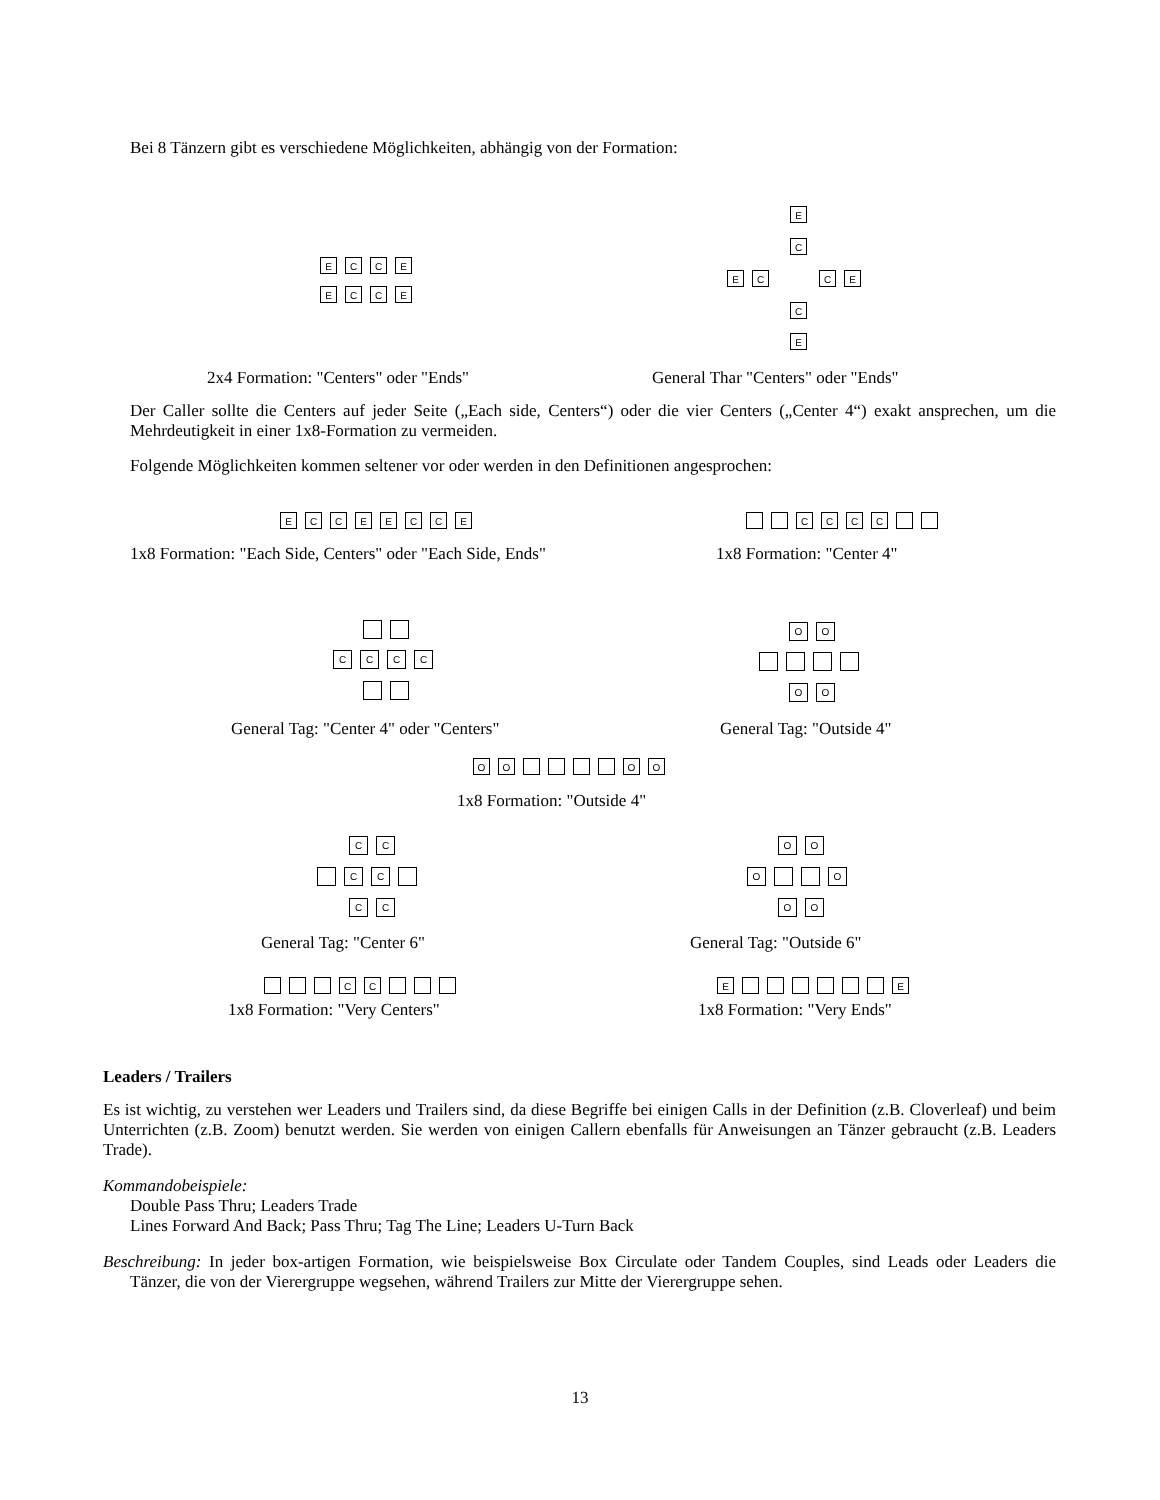Bei 8 Tänzern gibt es verschiedene Möglichkeiten, abhängig von der Formation:
ECCE
ECCE
E
C
EC CE
C
E
2x4 Formation: "Centers" oder "Ends" General Thar "Centers" oder "Ends"
Der Caller sollte die Centers auf jeder Seite („Each side, Centers“) oder die vier Centers („Center 4“) exakt ansprechen, um die Mehrdeutigkeit in einer 1x8-Formation zu vermeiden.
Folgende Möglichkeiten kommen seltener vor oder werden in den Definitionen angesprochen:
ECCEECCE CCCC
1x8 Formation: "Each Side, Centers" oder "Each Side, Ends" 1x8 Formation: "Center 4"
CCCC
OO
OO
General Tag: "Center 4" oder "Centers" General Tag: "Outside 4"
OO OO
1x8 Formation: "Outside 4"
CC
CC
CC
OO
O O
OO
General Tag: "Center 6" General Tag: "Outside 6"
CC E E
1x8 Formation: "Very Centers" 1x8 Formation: "Very Ends"
Leaders / Trailers
Es ist wichtig, zu verstehen wer Leaders und Trailers sind, da diese Begriffe bei einigen Calls in der Definition (z.B. Cloverleaf) und beim Unterrichten (z.B. Zoom) benutzt werden. Sie werden von einigen Callern ebenfalls für Anweisungen an Tänzer gebraucht (z.B. Leaders Trade).
Kommandobeispiele:
Double Pass Thru; Leaders Trade
Lines Forward And Back; Pass Thru; Tag The Line; Leaders U-Turn Back
Beschreibung: In jeder box-artigen Formation, wie beispielsweise Box Circulate oder Tandem Couples, sind Leads oder Leaders die Tänzer, die von der Vierergruppe wegsehen, während Trailers zur Mitte der Vierergruppe sehen.
13